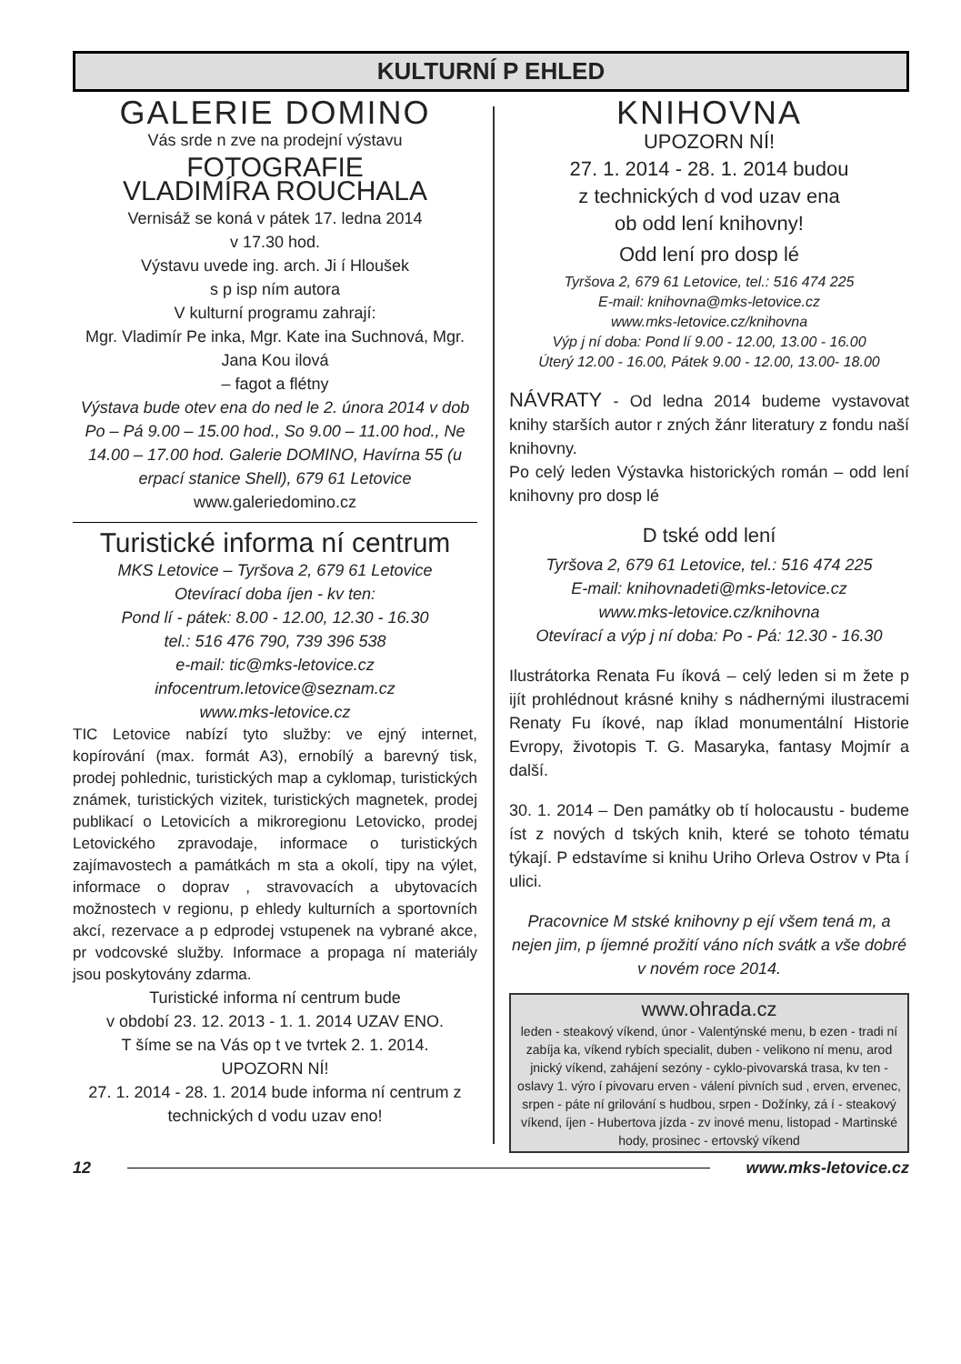KULTURNÍ P EHLED
GALERIE DOMINO
Vás srde n zve na prodejní výstavu
FOTOGRAFIE
VLADIMÍRA ROUCHALA
Vernisáž se koná v pátek 17. ledna 2014
v 17.30 hod.
Výstavu uvede ing. arch. Ji í Hloušek
s p isp ním autora
V kulturní programu zahrají:
Mgr. Vladimír Pe inka, Mgr. Kate ina Suchnová, Mgr. Jana Kou ilová
– fagot a flétny
Výstava bude otev ena do ned le 2. února 2014 v dob Po – Pá 9.00 – 15.00 hod., So 9.00 – 11.00 hod., Ne 14.00 – 17.00 hod. Galerie DOMINO, Havírna 55 (u erpací stanice Shell), 679 61 Letovice
www.galeriedomino.cz
Turistické informa ní centrum
MKS Letovice – Tyršova 2, 679 61 Letovice
Otevírací doba íjen - kv ten:
Pond lí - pátek: 8.00 - 12.00, 12.30 - 16.30
tel.: 516 476 790, 739 396 538
e-mail: tic@mks-letovice.cz
infocentrum.letovice@seznam.cz
www.mks-letovice.cz
TIC Letovice nabízí tyto služby: ve ejný internet, kopírování (max. formát A3), ernobílý a barevný tisk, prodej pohlednic, turistických map a cyklomap, turistických známek, turistických vizitek, turistických magnetek, prodej publikací o Letovicích a mikroregionu Letovicko, prodej Letovického zpravodaje, informace o turistických zajímavostech a památkách m sta a okolí, tipy na výlet, informace o doprav , stravovacích a ubytovacích možnostech v regionu, p ehledy kulturních a sportovních akcí, rezervace a p edprodej vstupenek na vybrané akce, pr vodcovské služby. Informace a propaga ní materiály jsou poskytovány zdarma.
Turistické informa ní centrum bude
v období 23. 12. 2013 - 1. 1. 2014 UZAV ENO.
T šíme se na Vás op t ve tvrtek 2. 1. 2014.
UPOZORN NÍ!
27. 1. 2014 - 28. 1. 2014 bude informa ní centrum z technických d vodu uzav eno!
KNIHOVNA
UPOZORN NÍ!
27. 1. 2014 - 28. 1. 2014 budou
z technických d vod uzav ena
ob odd lení knihovny!
Odd lení pro dosp lé
Tyršova 2, 679 61 Letovice, tel.: 516 474 225
E-mail: knihovna@mks-letovice.cz
www.mks-letovice.cz/knihovna
Výp j ní doba: Pond lí 9.00 - 12.00, 13.00 - 16.00
Úterý 12.00 - 16.00, Pátek 9.00 - 12.00, 13.00- 18.00
NÁVRATY - Od ledna 2014 budeme vystavovat knihy starších autor r zných žánr literatury z fondu naší knihovny.
Po celý leden Výstavka historických román – odd lení knihovny pro dosp lé
D tské odd lení
Tyršova 2, 679 61 Letovice, tel.: 516 474 225
E-mail: knihovnadeti@mks-letovice.cz
www.mks-letovice.cz/knihovna
Otevírací a výp j ní doba: Po - Pá: 12.30 - 16.30
Ilustrátorka Renata Fu íková – celý leden si m žete p ijít prohlédnout krásné knihy s nádhernými ilustracemi Renaty Fu íkové, nap íklad monumentální Historie Evropy, životopis T. G. Masaryka, fantasy Mojmír a další.
30. 1. 2014 – Den památky ob tí holocaustu - budeme íst z nových d tských knih, které se tohoto tématu týkají. P edstavíme si knihu Uriho Orleva Ostrov v Pta í ulici.
Pracovnice M stské knihovny p ejí všem tená m, a nejen jim, p íjemné prožití váno ních svátk a vše dobré v novém roce 2014.
www.ohrada.cz
leden - steakový víkend, únor - Valentýnské menu, b ezen - tradi ní zabíja ka, víkend rybích specialit, duben - velikono ní menu, arod jnický víkend, zahájení sezóny - cyklo-pivovarská trasa, kv ten - oslavy 1. výro í pivovaru erven - válení pivních sud , erven, ervenec, srpen - páte ní grilování s hudbou, srpen - Dožínky, zá í - steakový víkend, íjen - Hubertova jízda - zv inové menu, listopad - Martinské hody, prosinec - ertovský víkend
12 www.mks-letovice.cz